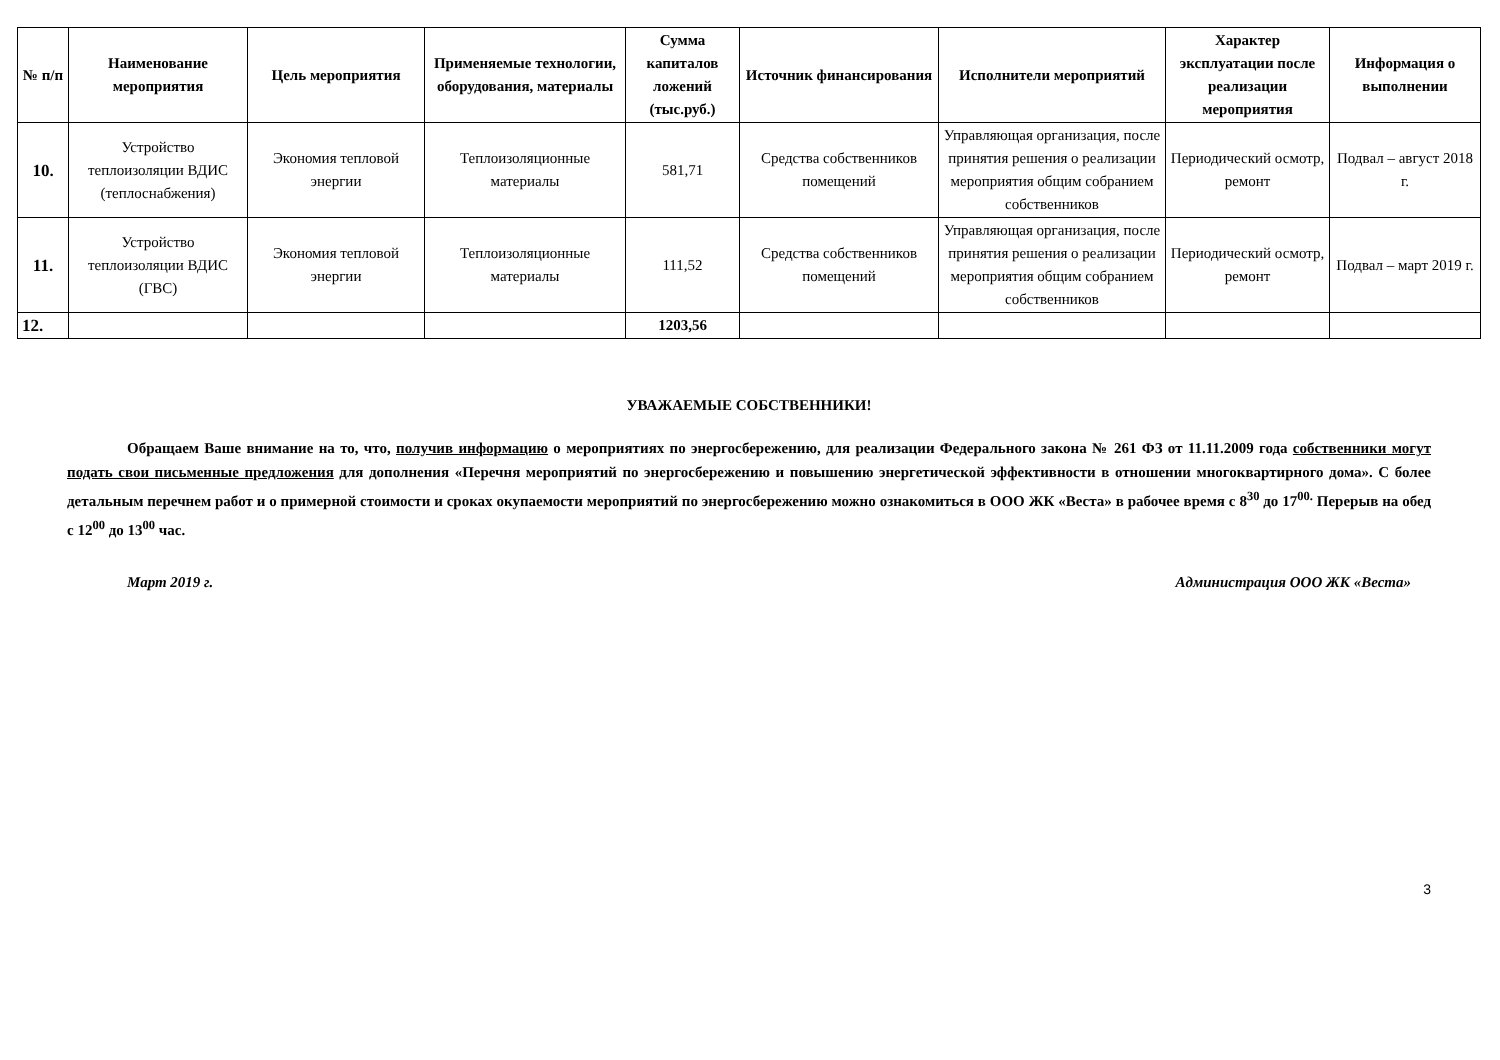| № п/п | Наименование мероприятия | Цель мероприятия | Применяемые технологии, оборудования, материалы | Сумма капиталов ложений (тыс.руб.) | Источник финансирования | Исполнители мероприятий | Характер эксплуатации после реализации мероприятия | Информация о выполнении |
| --- | --- | --- | --- | --- | --- | --- | --- | --- |
| 10. | Устройство теплоизоляции ВДИС (теплоснабжения) | Экономия тепловой энергии | Теплоизоляционные материалы | 581,71 | Средства собственников помещений | Управляющая организация, после принятия решения о реализации мероприятия общим собранием собственников | Периодический осмотр, ремонт | Подвал – август 2018 г. |
| 11. | Устройство теплоизоляции ВДИС (ГВС) | Экономия тепловой энергии | Теплоизоляционные материалы | 111,52 | Средства собственников помещений | Управляющая организация, после принятия решения о реализации мероприятия общим собранием собственников | Периодический осмотр, ремонт | Подвал – март 2019 г. |
| 12. | | | | 1203,56 | | | | |
УВАЖАЕМЫЕ СОБСТВЕННИКИ!
Обращаем Ваше внимание на то, что, получив информацию о мероприятиях по энергосбережению, для реализации Федерального закона № 261 ФЗ от 11.11.2009 года собственники могут подать свои письменные предложения для дополнения «Перечня мероприятий по энергосбережению и повышению энергетической эффективности в отношении многоквартирного дома». С более детальным перечнем работ и о примерной стоимости и сроках окупаемости мероприятий по энергосбережению можно ознакомиться в ООО ЖК «Веста» в рабочее время с 8<sup>30</sup> до 17<sup>00.</sup> Перерыв на обед с 12<sup>00</sup> до 13<sup>00</sup> час.
Март 2019 г. Администрация ООО ЖК «Веста»
3